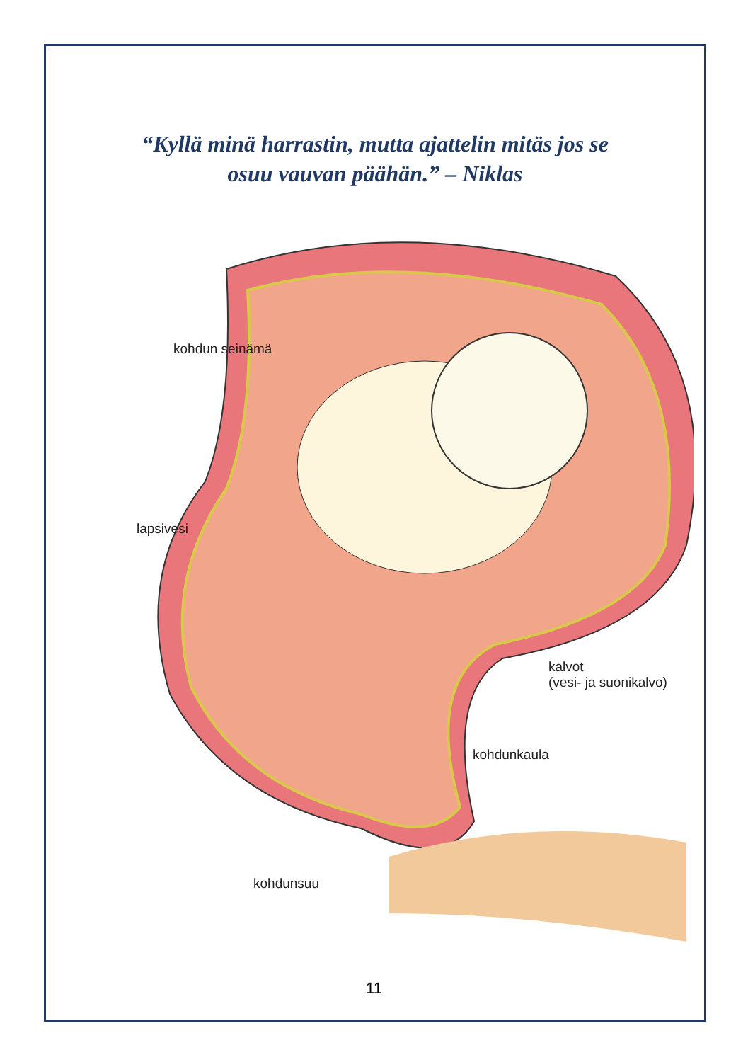“Kyllä minä harrastin, mutta ajattelin mitäs jos se
osuu vauvan päähän.” – Niklas
kohdun seinämä
lapsivesi
kalvot
(vesi- ja suonikalvo)
kohdunkaula
kohdunsuu
11